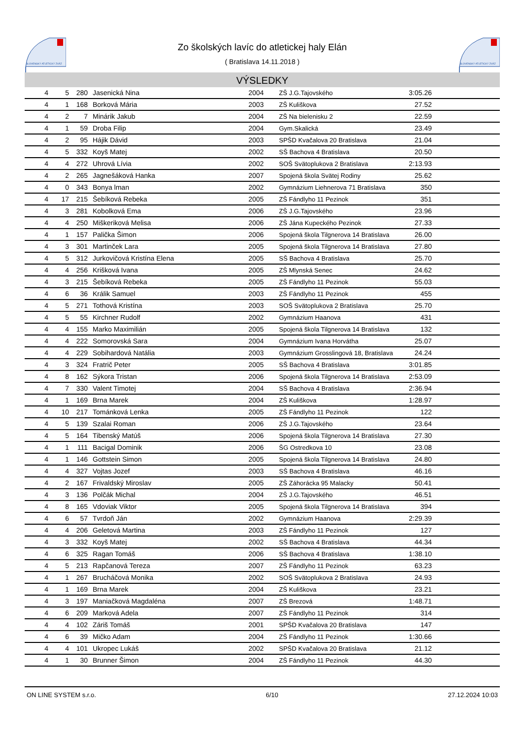SLOVENSKÝ ATLETICKÝ ZVÄZ
Zo školských lavíc do atletickej haly Elán
( Bratislava 14.11.2018 )
SLOVENSKÝ ATLETICKÝ ZVÄZ
VÝSLEDKY
| 4 | 5 | 280 | Jasenická Nina | 2004 | ZŠ J.G.Tajovského | 3:05.26 | |
| 4 | 1 | 168 | Borková Mária | 2003 | ZŠ Kuliškova | 27.52 | |
| 4 | 2 | 7 | Minárik Jakub | 2004 | ZŠ Na bielenisku 2 | 22.59 | |
| 4 | 1 | 59 | Droba Filip | 2004 | Gym.Skalická | 23.49 | |
| 4 | 2 | 95 | Hájik Dávid | 2003 | SPŠD Kvačalova 20 Bratislava | 21.04 | |
| 4 | 5 | 332 | Koyš Matej | 2002 | SŠ Bachova 4 Bratislava | 20.50 | |
| 4 | 4 | 272 | Uhrová Lívia | 2002 | SOŠ Svätoplukova 2 Bratislava | 2:13.93 | |
| 4 | 2 | 265 | Jagnešáková Hanka | 2007 | Spojená škola Svätej Rodiny | 25.62 | |
| 4 | 0 | 343 | Bonya lman | 2002 | Gymnázium Liehnerova 71 Bratislava | 350 | |
| 4 | 17 | 215 | Šebíková Rebeka | 2005 | ZŠ Fándlyho 11 Pezinok | 351 | |
| 4 | 3 | 281 | Kobolková Ema | 2006 | ZŠ J.G.Tajovského | 23.96 | |
| 4 | 4 | 250 | Miškeriková Melisa | 2006 | ZŠ Jána Kupeckého Pezinok | 27.33 | |
| 4 | 1 | 157 | Palička Šimon | 2006 | Spojená škola Tilgnerova 14 Bratislava | 26.00 | |
| 4 | 3 | 301 | Martinček Lara | 2005 | Spojená škola Tilgnerova 14 Bratislava | 27.80 | |
| 4 | 5 | 312 | Jurkovičová Kristína Elena | 2005 | SŠ Bachova 4 Bratislava | 25.70 | |
| 4 | 4 | 256 | Krišková Ivana | 2005 | ZŠ Mlynská Senec | 24.62 | |
| 4 | 3 | 215 | Šebíková Rebeka | 2005 | ZŠ Fándlyho 11 Pezinok | 55.03 | |
| 4 | 6 | 36 | Králik Samuel | 2003 | ZŠ Fándlyho 11 Pezinok | 455 | |
| 4 | 5 | 271 | Tothová Kristína | 2003 | SOŠ Svätoplukova 2 Bratislava | 25.70 | |
| 4 | 5 | 55 | Kirchner Rudolf | 2002 | Gymnázium Haanova | 431 | |
| 4 | 4 | 155 | Marko Maximilián | 2005 | Spojená škola Tilgnerova 14 Bratislava | 132 | |
| 4 | 4 | 222 | Somorovská Sara | 2004 | Gymnázium Ivana Horvátha | 25.07 | |
| 4 | 4 | 229 | Sobihardová Natália | 2003 | Gymnázium Grosslingová 18, Bratislava | 24.24 | |
| 4 | 3 | 324 | Fratrič Peter | 2005 | SŠ Bachova 4 Bratislava | 3:01.85 | |
| 4 | 8 | 162 | Sýkora Tristan | 2006 | Spojená škola Tilgnerova 14 Bratislava | 2:53.09 | |
| 4 | 7 | 330 | Valent Timotej | 2004 | SŠ Bachova 4 Bratislava | 2:36.94 | |
| 4 | 1 | 169 | Brna Marek | 2004 | ZŠ Kuliškova | 1:28.97 | |
| 4 | 10 | 217 | Tománková Lenka | 2005 | ZŠ Fándlyho 11 Pezinok | 122 | |
| 4 | 5 | 139 | Szalai Roman | 2006 | ZŠ J.G.Tajovského | 23.64 | |
| 4 | 5 | 164 | Tibenský Matúš | 2006 | Spojená škola Tilgnerova 14 Bratislava | 27.30 | |
| 4 | 1 | 111 | Bacigal Dominik | 2006 | ŠG Ostredkova 10 | 23.08 | |
| 4 | 1 | 146 | Gottstein Simon | 2005 | Spojená škola Tilgnerova 14 Bratislava | 24.80 | |
| 4 | 4 | 327 | Vojtas Jozef | 2003 | SŠ Bachova 4 Bratislava | 46.16 | |
| 4 | 2 | 167 | Frivaldský Miroslav | 2005 | ZŠ Záhorácka 95 Malacky | 50.41 | |
| 4 | 3 | 136 | Polčák Michal | 2004 | ZŠ J.G.Tajovského | 46.51 | |
| 4 | 8 | 165 | Vdoviak Viktor | 2005 | Spojená škola Tilgnerova 14 Bratislava | 394 | |
| 4 | 6 | 57 | Tvrdoň Ján | 2002 | Gymnázium Haanova | 2:29.39 | |
| 4 | 4 | 206 | Geletová Martina | 2003 | ZŠ Fándlyho 11 Pezinok | 127 | |
| 4 | 3 | 332 | Koyš Matej | 2002 | SŠ Bachova 4 Bratislava | 44.34 | |
| 4 | 6 | 325 | Ragan Tomáš | 2006 | SŠ Bachova 4 Bratislava | 1:38.10 | |
| 4 | 5 | 213 | Rapčanová Tereza | 2007 | ZŠ Fándlyho 11 Pezinok | 63.23 | |
| 4 | 1 | 267 | Brucháčová Monika | 2002 | SOŠ Svätoplukova 2 Bratislava | 24.93 | |
| 4 | 1 | 169 | Brna Marek | 2004 | ZŠ Kuliškova | 23.21 | |
| 4 | 3 | 197 | Maniačková Magdaléna | 2007 | ZŠ Brezová | 1:48.71 | |
| 4 | 6 | 209 | Marková Adela | 2007 | ZŠ Fándlyho 11 Pezinok | 314 | |
| 4 | 4 | 102 | Záriš Tomáš | 2001 | SPŠD Kvačalova 20 Bratislava | 147 | |
| 4 | 6 | 39 | Mičko Adam | 2004 | ZŠ Fándlyho 11 Pezinok | 1:30.66 | |
| 4 | 4 | 101 | Ukropec Lukáš | 2002 | SPŠD Kvačalova 20 Bratislava | 21.12 | |
| 4 | 1 | 30 | Brunner Šimon | 2004 | ZŠ Fándlyho 11 Pezinok | 44.30 | |
ON LINE SYSTEM s.r.o. 6/10 27.12.2024 10:03